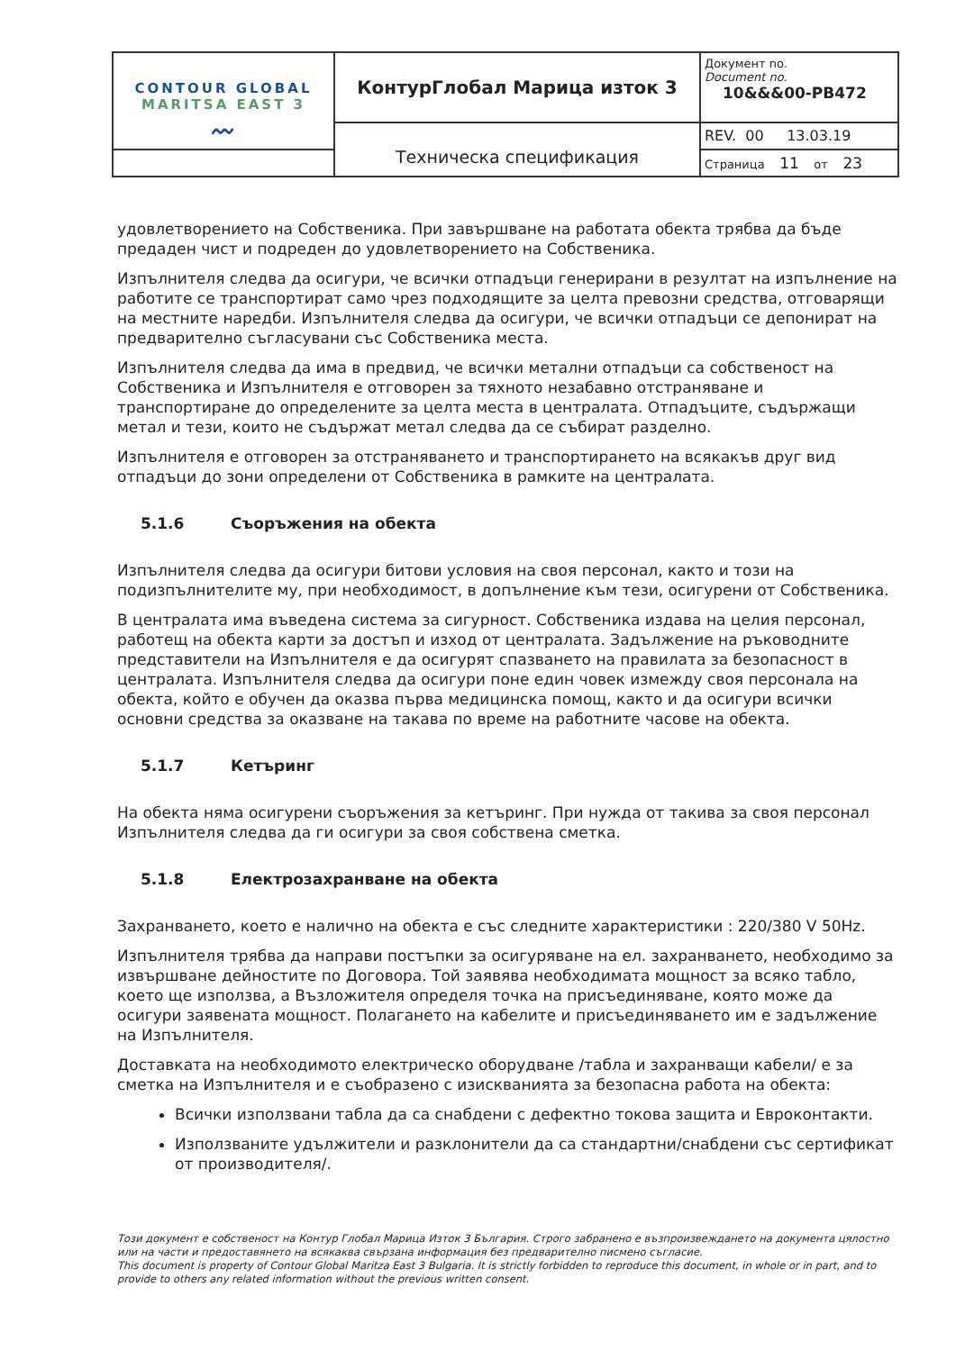| CONTOUR GLOBAL MARITSA EAST 3 〰 | КонтурГлобал Марица изток 3 | Документ no. Document no. 10&&&00-PB472 |
| | Техническа спецификация | REV. 00 13.03.19 |
| | | Страница 11 от 23 |
удовлетворението на Собственика. При завършване на работата обекта трябва да бъде предаден чист и подреден до удовлетворението на Собственика.
Изпълнителя следва да осигури, че всички отпадъци генерирани в резултат на изпълнение на работите се транспортират само чрез подходящите за целта превозни средства, отговарящи на местните наредби. Изпълнителя следва да осигури, че всички отпадъци се депонират на предварително съгласувани със Собственика места.
Изпълнителя следва да има в предвид, че всички метални отпадъци са собственост на Собственика и Изпълнителя е отговорен за тяхното незабавно отстраняване и транспортиране до определените за целта места в централата. Отпадъците, съдържащи метал и тези, които не съдържат метал следва да се събират разделно.
Изпълнителя е отговорен за отстраняването и транспортирането на всякакъв друг вид отпадъци до зони определени от Собственика в рамките на централата.
5.1.6 Съоръжения на обекта
Изпълнителя следва да осигури битови условия на своя персонал, както и този на подизпълнителите му, при необходимост, в допълнение към тези, осигурени от Собственика.
В централата има въведена система за сигурност. Собственика издава на целия персонал, работещ на обекта карти за достъп и изход от централата. Задължение на ръководните представители на Изпълнителя е да осигурят спазването на правилата за безопасност в централата. Изпълнителя следва да осигури поне един човек измежду своя персонала на обекта, който е обучен да оказва първа медицинска помощ, както и да осигури всички основни средства за оказване на такава по време на работните часове на обекта.
5.1.7 Кетъринг
На обекта няма осигурени съоръжения за кетъринг. При нужда от такива за своя персонал Изпълнителя следва да ги осигури за своя собствена сметка.
5.1.8 Електрозахранване на обекта
Захранването, което е налично на обекта е със следните характеристики : 220/380 V 50Hz.
Изпълнителя трябва да направи постъпки за осигуряване на ел. захранването, необходимо за извършване дейностите по Договора. Той заявява необходимата мощност за всяко табло, което ще използва, а Възложителя определя точка на присъединяване, която може да осигури заявената мощност. Полагането на кабелите и присъединяването им е задължение на Изпълнителя.
Доставката на необходимото електрическо оборудване /табла и захранващи кабели/ е за сметка на Изпълнителя и е съобразено с изискванията за безопасна работа на обекта:
Всички използвани табла да са снабдени с дефектно токова защита и Евроконтакти.
Използваните удължители и разклонители да са стандартни/снабдени със сертификат от производителя/.
Този документ е собственост на Контур Глобал Марица Изток 3 България. Строго забранено е възпроизвеждането на документа цялостно или на части и предоставянето на всякаква свързана информация без предварително писмено съгласие.
This document is property of Contour Global Maritza East 3 Bulgaria. It is strictly forbidden to reproduce this document, in whole or in part, and to provide to others any related information without the previous written consent.